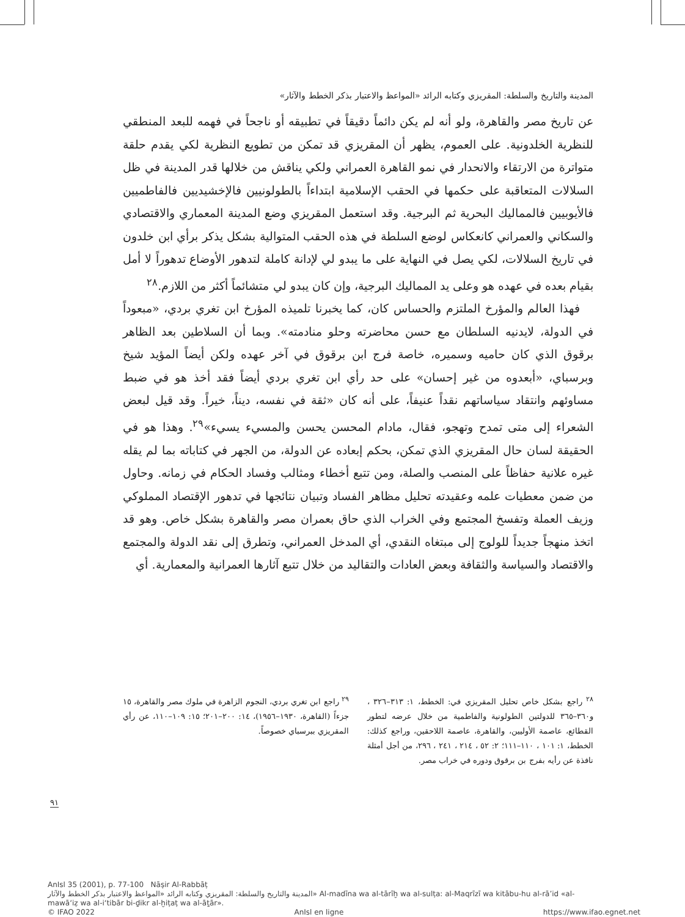المدينة والتاريخ والسلطة: المقريزي وكتابه الرائد «المواعظ والاعتبار بذكر الخطط والآثار»
عن تاريخ مصر والقاهرة، ولو أنه لم يكن دائماً دقيقاً في تطبيقه أو ناجحاً في فهمه للبعد المنطقي للنظرية الخلدونية. على العموم، يظهر أن المقريزي قد تمكن من تطويع النظرية لكي يقدم حلقة متواترة من الارتقاء والانحدار في نمو القاهرة العمراني ولكي يناقش من خلالها قدر المدينة في ظل السلالات المتعاقبة على حكمها في الحقب الإسلامية ابتداءاً بالطولونيين فالإخشيديين فالفاطميين فالأيوبيين فالمماليك البحرية ثم البرجية. وقد استعمل المقريزي وضع المدينة المعماري والاقتصادي والسكاني والعمراني كانعكاس لوضع السلطة في هذه الحقب المتوالية بشكل يذكر برأي ابن خلدون في تاريخ السلالات، لكي يصل في النهاية على ما يبدو لي لإدانة كاملة لتدهور الأوضاع تدهوراً لا أمل بقيام بعده في عهده هو وعلى يد المماليك البرجية، وإن كان يبدو لي متشائماً أكثر من اللازم.<sup>٢٨</sup>
فهذا العالم والمؤرخ الملتزم والحساس كان، كما يخبرنا تلميذه المؤرخ ابن تغري بردي، «مبعوداً في الدولة، لايدنيه السلطان مع حسن محاضرته وحلو منادمته». وبما أن السلاطين بعد الظاهر برقوق الذي كان حاميه وسميره، خاصة فرج ابن برقوق في آخر عهده ولكن أيضاً المؤيد شيخ وبرسباي، «أبعدوه من غير إحسان» على حد رأي ابن تغري بردي أيضاً فقد أخذ هو في ضبط مساوئهم وانتقاد سياساتهم نقداً عنيفاً، على أنه كان «ثقة في نفسه، ديناً، خيراً. وقد قيل لبعض الشعراء إلى متى تمدح وتهجو، فقال، مادام المحسن يحسن والمسيء يسيء»<sup>٢٩</sup>. وهذا هو في الحقيقة لسان حال المقريزي الذي تمكن، بحكم إبعاده عن الدولة، من الجهر في كتاباته بما لم يقله غيره علانية حفاظاً على المنصب والصلة، ومن تتبع أخطاء ومثالب وفساد الحكام في زمانه. وحاول من ضمن معطيات علمه وعقيدته تحليل مظاهر الفساد وتبيان نتائجها في تدهور الإقتصاد المملوكي وزيف العملة وتفسخ المجتمع وفي الخراب الذي حاق بعمران مصر والقاهرة بشكل خاص. وهو قد اتخذ منهجاً جديداً للولوج إلى مبتغاه النقدي، أي المدخل العمراني، وتطرق إلى نقد الدولة والمجتمع والاقتصاد والسياسة والثقافة وبعض العادات والتقاليد من خلال تتبع آثارها العمرانية والمعمارية. أي
<sup>٢٨</sup> راجع بشكل خاص تحليل المقريزي في: الخطط، ١: ٣١٣–٣٢٦ ، و٣٦٠–٣٦٥ للدولتين الطولونية والفاطمية من خلال عرضه لتطور القطائع، عاصمة الأوليين، والقاهرة، عاصمة اللاحقين، وراجع كذلك: الخطط، ١: ١٠١ ، ١١٠–١١١؛ ٢: ٥٢ ، ٢١٤ ، ٢٤١ ، ٢٩٦، من أجل أمثلة نافذة عن رأيه بفرج بن برقوق ودوره في خراب مصر.
<sup>٢٩</sup> راجع ابن تغري بردي، النجوم الزاهرة في ملوك مصر والقاهرة، ١٥ جزءاً (القاهرة، ١٩٣٠–١٩٥٦)، ١٤: ٢٠٠–٢٠١؛ ١٥: ١٠٩–١١٠، عن رأي المقريزي ببرسباي خصوصاً.
٩١
AnIsl 35 (2001), p. 77-100 Nāṣir Al-Rabbāṭ
المدينة والتاريخ والسلطة: المقريزي وكتابه الرائد «المواعظ والاعتبار بذكر الخطط والآثار» Al-madīna wa al-tārīḫ wa al-sulṭa: al-Maqrīzī wa kitābu-hu al-rā’id «al-
mawā‘iẓ wa al-i‘tibār bi-ḏikr al-ḫiṭaṭ wa al-āṯār».
© IFAO 2022 AnIsl en ligne https://www.ifao.egnet.net